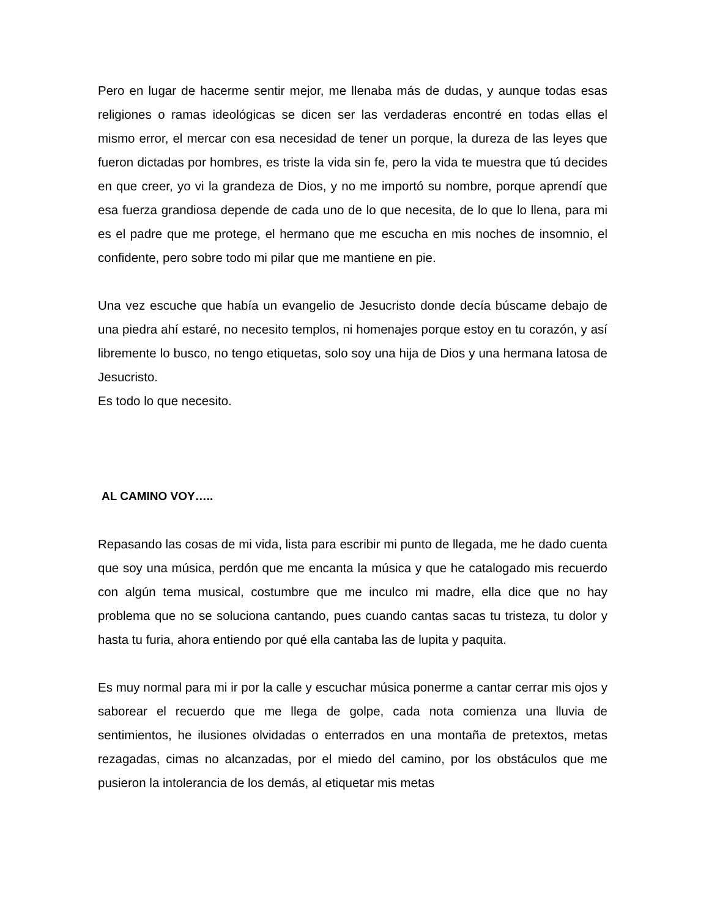Pero en lugar de hacerme sentir mejor, me llenaba más de dudas, y aunque todas esas religiones o ramas ideológicas se dicen ser las verdaderas encontré en todas ellas el mismo error, el mercar con esa necesidad de tener un porque, la dureza de las leyes que fueron dictadas por hombres, es triste la vida sin fe, pero la vida te muestra que tú decides en que creer, yo vi la grandeza de Dios, y no me importó su nombre, porque aprendí que esa fuerza grandiosa depende de cada uno de lo que necesita, de lo que lo llena, para mi es el padre que me protege, el hermano que me escucha en mis noches de insomnio, el confidente, pero sobre todo mi pilar que me mantiene en pie.
Una vez escuche que había un evangelio de Jesucristo donde decía búscame debajo de una piedra ahí estaré, no necesito templos, ni homenajes porque estoy en tu corazón, y así libremente lo busco, no tengo etiquetas, solo soy una hija de Dios y una hermana latosa de Jesucristo.
Es todo lo que necesito.
AL CAMINO VOY…..
Repasando las cosas de mi vida, lista para escribir mi punto de llegada, me he dado cuenta que soy una música, perdón que me encanta la música y que he catalogado mis recuerdo con algún tema musical, costumbre que me inculco mi madre, ella dice que no hay problema que no se soluciona cantando, pues cuando cantas sacas tu tristeza, tu dolor y hasta tu furia, ahora entiendo por qué ella cantaba las de lupita y paquita.
Es muy normal para mi ir por la calle y escuchar música ponerme a cantar cerrar mis ojos y saborear el recuerdo que me llega de golpe, cada nota comienza una lluvia de sentimientos, he ilusiones olvidadas o enterrados en una montaña de pretextos, metas rezagadas, cimas no alcanzadas, por el miedo del camino, por los obstáculos que me pusieron la intolerancia de los demás, al etiquetar mis metas